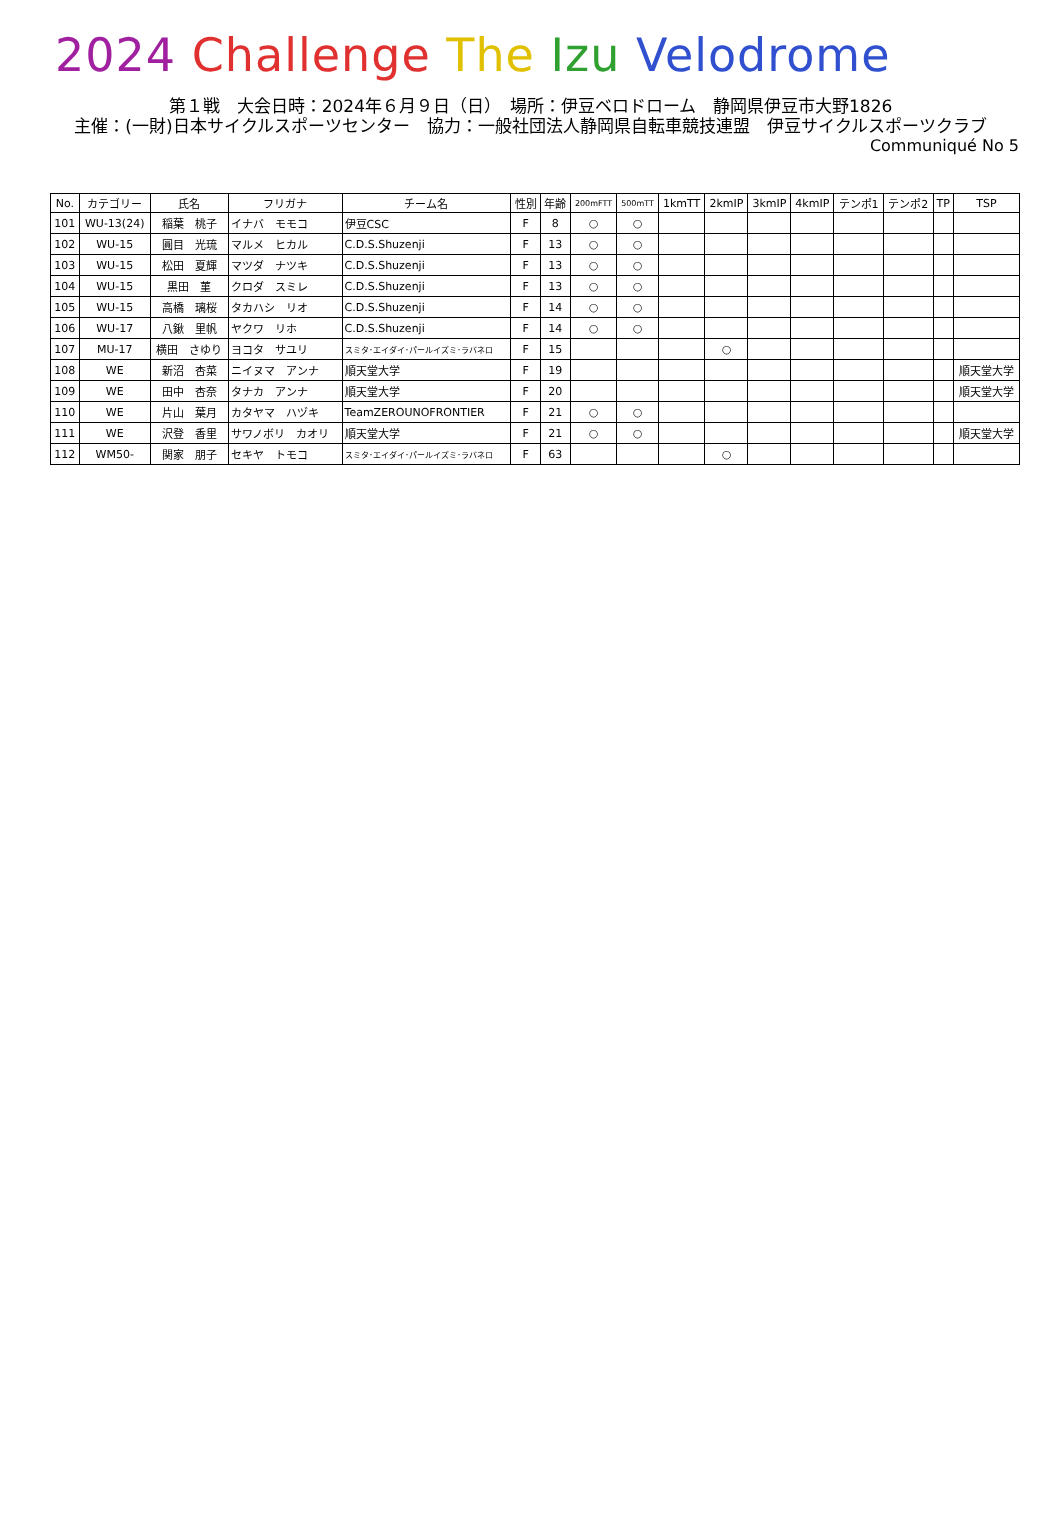2024 Challenge The Izu Velodrome
第１戦　大会日時：2024年６月９日（日）　場所：伊豆ベロドローム　静岡県伊豆市大野1826
主催：(一財)日本サイクルスポーツセンター　協力：一般社団法人静岡県自転車競技連盟　伊豆サイクルスポーツクラブ
Communiqué No 5
| No. | カテゴリー | 氏名 | フリガナ | チーム名 | 性別 | 年齢 | 200mFTT | 500mTT | 1kmTT | 2kmIP | 3kmIP | 4kmIP | テンポ1 | テンポ2 | TP | TSP |
| --- | --- | --- | --- | --- | --- | --- | --- | --- | --- | --- | --- | --- | --- | --- | --- | --- |
| 101 | WU-13(24) | 稲葉 桃子 | イナバ モモコ | 伊豆CSC | F | 8 | ○ | ○ | | | | | | | | |
| 102 | WU-15 | 圓目 光琉 | マルメ ヒカル | C.D.S.Shuzenji | F | 13 | ○ | ○ | | | | | | | | |
| 103 | WU-15 | 松田 夏輝 | マツダ ナツキ | C.D.S.Shuzenji | F | 13 | ○ | ○ | | | | | | | | |
| 104 | WU-15 | 黒田 菫 | クロダ スミレ | C.D.S.Shuzenji | F | 13 | ○ | ○ | | | | | | | | |
| 105 | WU-15 | 高橋 璃桜 | タカハシ リオ | C.D.S.Shuzenji | F | 14 | ○ | ○ | | | | | | | | |
| 106 | WU-17 | 八鍬 里帆 | ヤクワ リホ | C.D.S.Shuzenji | F | 14 | ○ | ○ | | | | | | | | |
| 107 | MU-17 | 横田 さゆり | ヨコタ サユリ | スミタ･エイダイ･パールイズミ･ラバネロ | F | 15 | | | | ○ | | | | | | |
| 108 | WE | 新沼 杏菜 | ニイヌマ アンナ | 順天堂大学 | F | 19 | | | | | | | | | | 順天堂大学 |
| 109 | WE | 田中 杏奈 | タナカ アンナ | 順天堂大学 | F | 20 | | | | | | | | | | 順天堂大学 |
| 110 | WE | 片山 葉月 | カタヤマ ハヅキ | TeamZEROUNOFRONTIER | F | 21 | ○ | ○ | | | | | | | | |
| 111 | WE | 沢登 香里 | サワノボリ カオリ | 順天堂大学 | F | 21 | ○ | ○ | | | | | | | | 順天堂大学 |
| 112 | WM50- | 関家 朋子 | セキヤ トモコ | スミタ･エイダイ･パールイズミ･ラバネロ | F | 63 | | | | ○ | | | | | | |